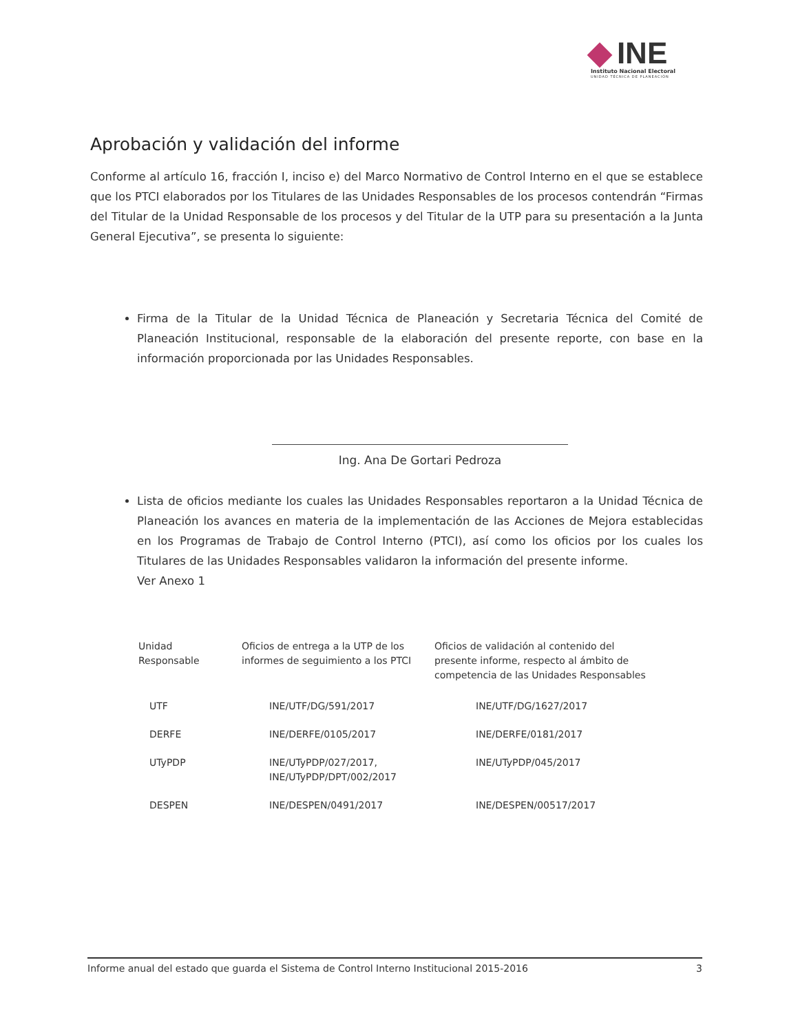INE
Instituto Nacional Electoral
UNIDAD TÉCNICA DE PLANEACIÓN
Aprobación y validación del informe
Conforme al artículo 16, fracción I, inciso e) del Marco Normativo de Control Interno en el que se establece que los PTCI elaborados por los Titulares de las Unidades Responsables de los procesos contendrán “Firmas del Titular de la Unidad Responsable de los procesos y del Titular de la UTP para su presentación a la Junta General Ejecutiva”, se presenta lo siguiente:
Firma de la Titular de la Unidad Técnica de Planeación y Secretaria Técnica del Comité de Planeación Institucional, responsable de la elaboración del presente reporte, con base en la información proporcionada por las Unidades Responsables.
Ing. Ana De Gortari Pedroza
Lista de oficios mediante los cuales las Unidades Responsables reportaron a la Unidad Técnica de Planeación los avances en materia de la implementación de las Acciones de Mejora establecidas en los Programas de Trabajo de Control Interno (PTCI), así como los oficios por los cuales los Titulares de las Unidades Responsables validaron la información del presente informe.
Ver Anexo 1
| Unidad Responsable | Oficios de entrega a la UTP de los informes de seguimiento a los PTCI | Oficios de validación al contenido del presente informe, respecto al ámbito de competencia de las Unidades Responsables |
| --- | --- | --- |
| UTF | INE/UTF/DG/591/2017 | INE/UTF/DG/1627/2017 |
| DERFE | INE/DERFE/0105/2017 | INE/DERFE/0181/2017 |
| UTyPDP | INE/UTyPDP/027/2017, INE/UTyPDP/DPT/002/2017 | INE/UTyPDP/045/2017 |
| DESPEN | INE/DESPEN/0491/2017 | INE/DESPEN/00517/2017 |
Informe anual del estado que guarda el Sistema de Control Interno Institucional 2015-2016 3